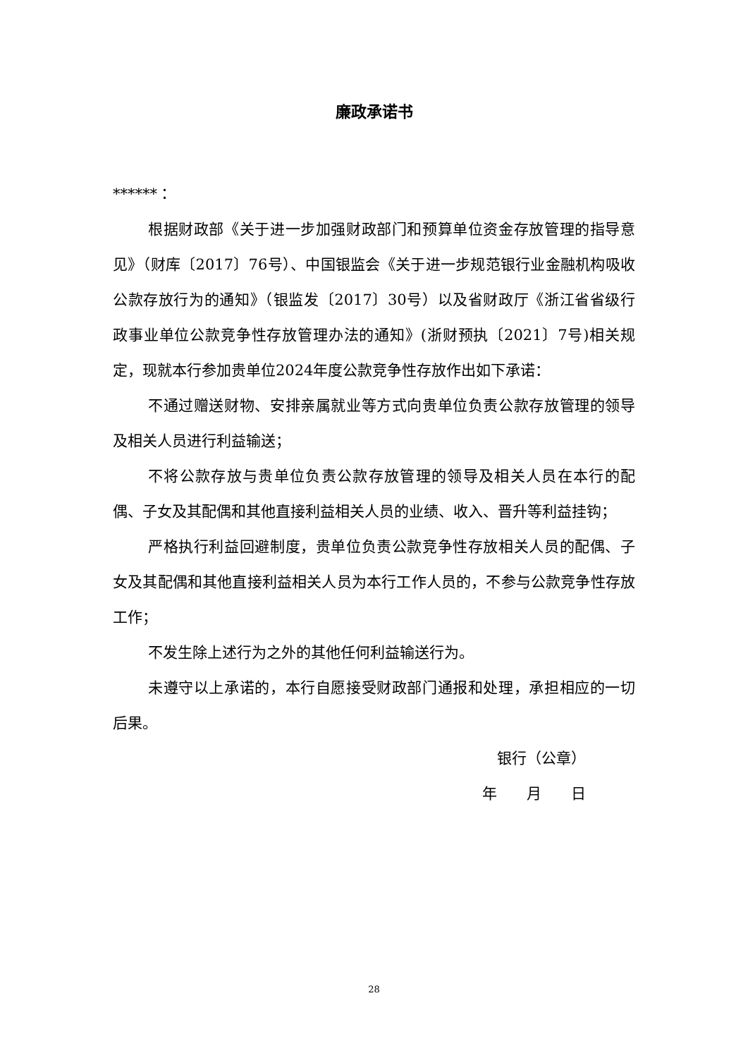廉政承诺书
******：
根据财政部《关于进一步加强财政部门和预算单位资金存放管理的指导意见》（财库〔2017〕76号）、中国银监会《关于进一步规范银行业金融机构吸收公款存放行为的通知》（银监发〔2017〕30号）以及省财政厅《浙江省省级行政事业单位公款竞争性存放管理办法的通知》(浙财预执〔2021〕7号)相关规定，现就本行参加贵单位2024年度公款竞争性存放作出如下承诺：
不通过赠送财物、安排亲属就业等方式向贵单位负责公款存放管理的领导及相关人员进行利益输送；
不将公款存放与贵单位负责公款存放管理的领导及相关人员在本行的配偶、子女及其配偶和其他直接利益相关人员的业绩、收入、晋升等利益挂钩；
严格执行利益回避制度，贵单位负责公款竞争性存放相关人员的配偶、子女及其配偶和其他直接利益相关人员为本行工作人员的，不参与公款竞争性存放工作；
不发生除上述行为之外的其他任何利益输送行为。
未遵守以上承诺的，本行自愿接受财政部门通报和处理，承担相应的一切后果。
银行（公章）
年　　月　　日
28